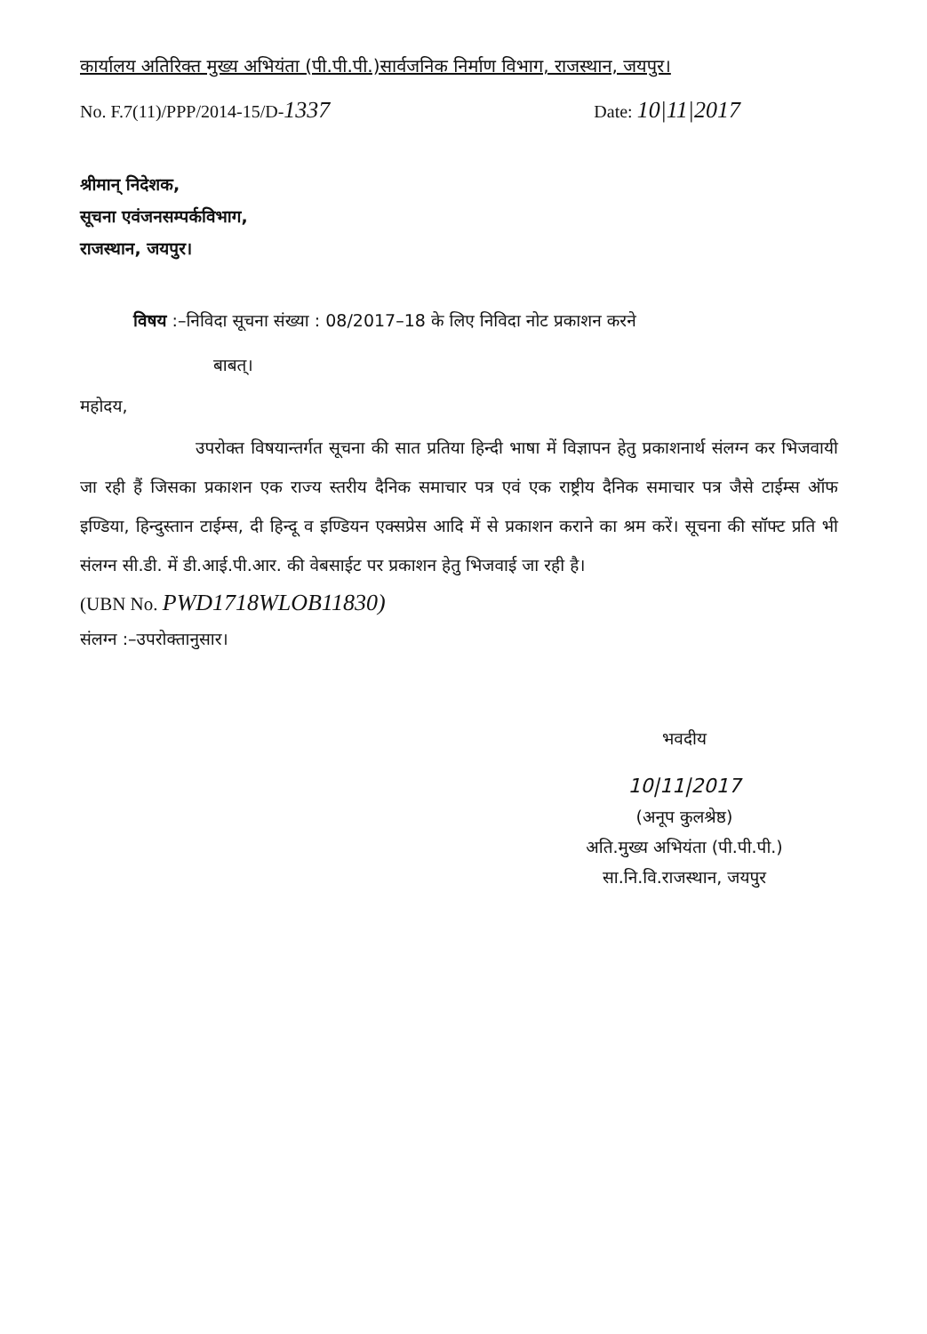कार्यालय अतिरिक्त मुख्य अभियंता (पी.पी.पी.)सार्वजनिक निर्माण विभाग, राजस्थान, जयपुर।
No. F.7(11)/PPP/2014-15/D-1337 Date: 10|11|2017
श्रीमान् निदेशक,
सूचना एवंजनसम्पर्कविभाग,
राजस्थान, जयपुर।
विषय :–निविदा सूचना संख्या : 08/2017–18 के लिए निविदा नोट प्रकाशन करने
बाबत्।
महोदय,
उपरोक्त विषयान्तर्गत सूचना की सात प्रतिया हिन्दी भाषा में विज्ञापन हेतु प्रकाशनार्थ संलग्न कर भिजवायी जा रही हैं जिसका प्रकाशन एक राज्य स्तरीय दैनिक समाचार पत्र एवं एक राष्ट्रीय दैनिक समाचार पत्र जैसे टाईम्स ऑफ इण्डिया, हिन्दुस्तान टाईम्स, दी हिन्दू व इण्डियन एक्सप्रेस आदि में से प्रकाशन कराने का श्रम करें। सूचना की सॉफ्ट प्रति भी संलग्न सी.डी. में डी.आई.पी.आर. की वेबसाईट पर प्रकाशन हेतु भिजवाई जा रही है।
(UBN No. PWD1718WLOB11830)
संलग्न :–उपरोक्तानुसार।
भवदीय
10|11|2017
(अनूप कुलश्रेष्ठ)
अति.मुख्य अभियंता (पी.पी.पी.)
सा.नि.वि.राजस्थान, जयपुर